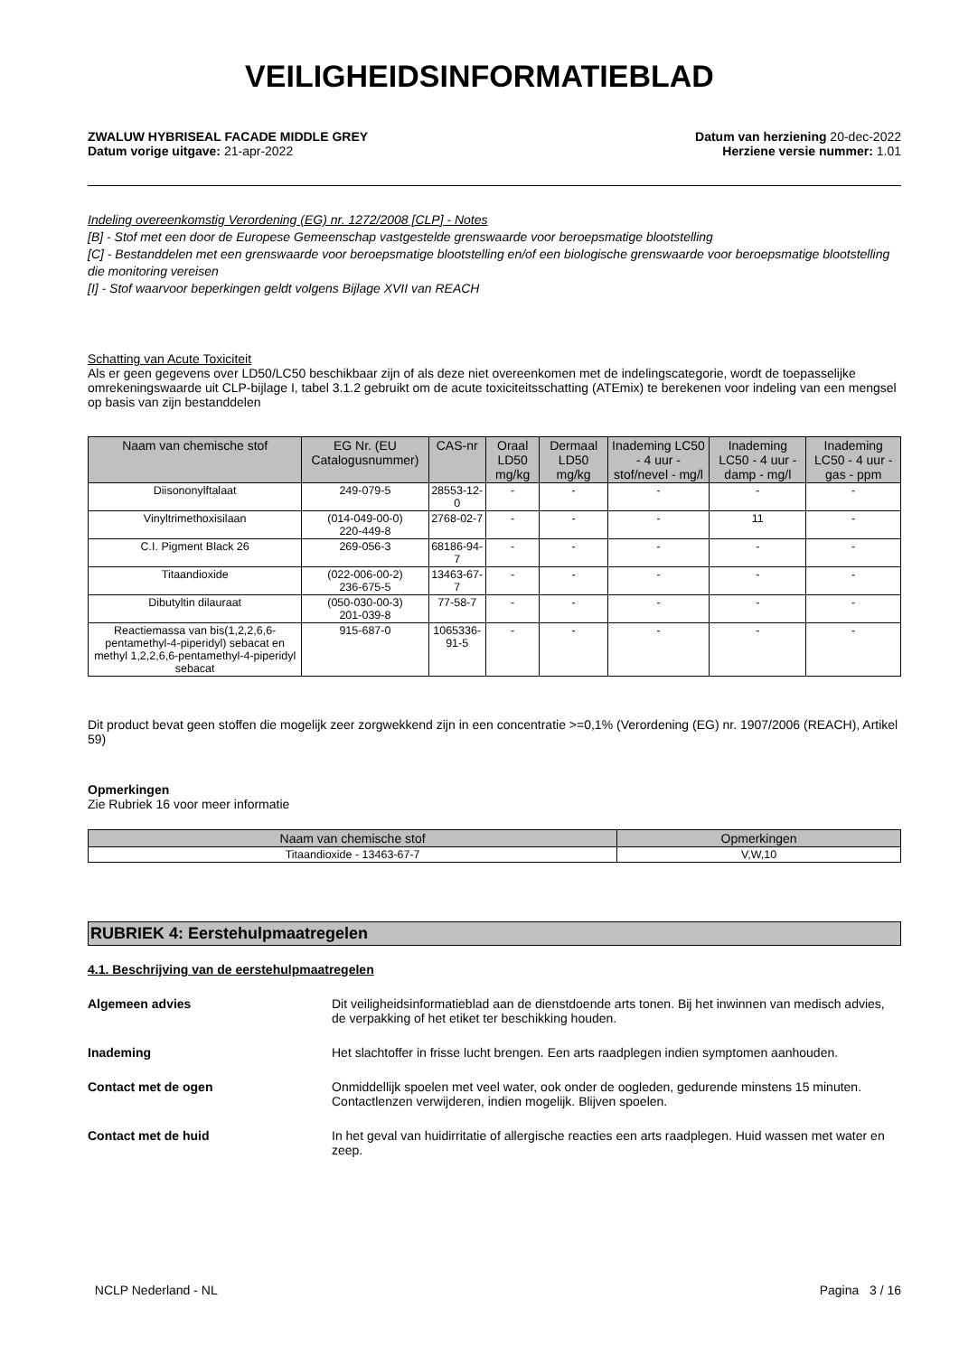VEILIGHEIDSINFORMATIEBLAD
ZWALUW HYBRISEAL FACADE MIDDLE GREY Datum van herziening 20-dec-2022
Datum vorige uitgave: 21-apr-2022 Herziene versie nummer: 1.01
Indeling overeenkomstig Verordening (EG) nr. 1272/2008 [CLP] - Notes
[B] - Stof met een door de Europese Gemeenschap vastgestelde grenswaarde voor beroepsmatige blootstelling
[C] - Bestanddelen met een grenswaarde voor beroepsmatige blootstelling en/of een biologische grenswaarde voor beroepsmatige blootstelling die monitoring vereisen
[I] - Stof waarvoor beperkingen geldt volgens Bijlage XVII van REACH
Schatting van Acute Toxiciteit
Als er geen gegevens over LD50/LC50 beschikbaar zijn of als deze niet overeenkomen met de indelingscategorie, wordt de toepasselijke omrekeningswaarde uit CLP-bijlage I, tabel 3.1.2 gebruikt om de acute toxiciteitsschatting (ATEmix) te berekenen voor indeling van een mengsel op basis van zijn bestanddelen
| Naam van chemische stof | EG Nr. (EU Catalogusnummer) | CAS-nr | Oraal LD50 mg/kg | Dermaal LD50 mg/kg | Inademing LC50 - 4 uur - stof/nevel - mg/l | Inademing LC50 - 4 uur - damp - mg/l | Inademing LC50 - 4 uur - gas - ppm |
| --- | --- | --- | --- | --- | --- | --- | --- |
| Diisononylftalaat | 249-079-5 | 28553-12-0 | - | - | - | - | - |
| Vinyltrimethoxisilaan | (014-049-00-0) 220-449-8 | 2768-02-7 | - | - | - | 11 | - |
| C.I. Pigment Black 26 | 269-056-3 | 68186-94-7 | - | - | - | - | - |
| Titaandioxide | (022-006-00-2) 236-675-5 | 13463-67-7 | - | - | - | - | - |
| Dibutyltin dilauraat | (050-030-00-3) 201-039-8 | 77-58-7 | - | - | - | - | - |
| Reactiemassa van bis(1,2,2,6,6-pentamethyl-4-piperidyl) sebacat en methyl 1,2,2,6,6-pentamethyl-4-piperidyl sebacat | 915-687-0 | 1065336-91-5 | - | - | - | - | - |
Dit product bevat geen stoffen die mogelijk zeer zorgwekkend zijn in een concentratie >=0,1% (Verordening (EG) nr. 1907/2006 (REACH), Artikel 59)
Opmerkingen
Zie Rubriek 16 voor meer informatie
| Naam van chemische stof | Opmerkingen |
| --- | --- |
| Titaandioxide - 13463-67-7 | V,W,10 |
RUBRIEK 4: Eerstehulpmaatregelen
4.1. Beschrijving van de eerstehulpmaatregelen
Algemeen advies Dit veiligheidsinformatieblad aan de dienstdoende arts tonen. Bij het inwinnen van medisch advies, de verpakking of het etiket ter beschikking houden.
Inademing Het slachtoffer in frisse lucht brengen. Een arts raadplegen indien symptomen aanhouden.
Contact met de ogen Onmiddellijk spoelen met veel water, ook onder de oogleden, gedurende minstens 15 minuten. Contactlenzen verwijderen, indien mogelijk. Blijven spoelen.
Contact met de huid In het geval van huidirritatie of allergische reacties een arts raadplegen. Huid wassen met water en zeep.
NCLP Nederland - NL Pagina 3 / 16